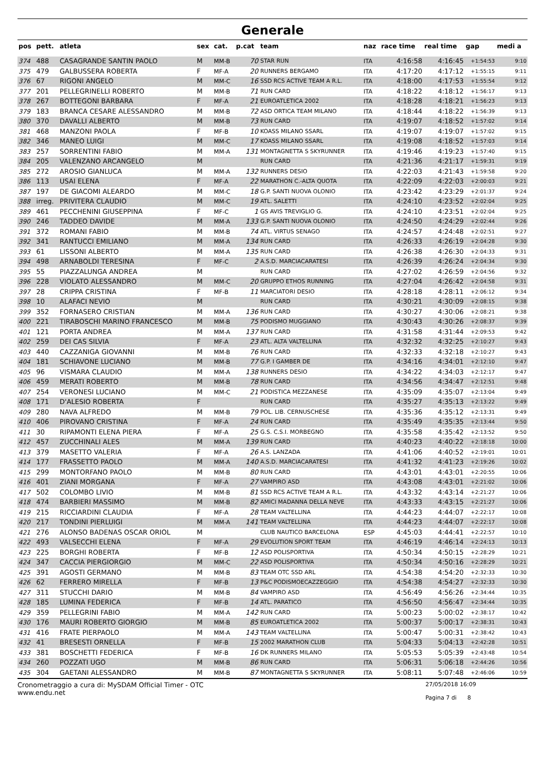Generale
| pos | pett. | atleta | sex | cat. | p.cat | team | naz | race time | real time | gap | medi a |
| --- | --- | --- | --- | --- | --- | --- | --- | --- | --- | --- | --- |
| 374 | 488 | CASAGRANDE SANTIN PAOLO | M | MM-B | 70 | STAR RUN | ITA | 4:16:58 | 4:16:45 | +1:54:53 | 9:10 |
| 375 | 479 | GALBUSSERA ROBERTA | F | MF-A | 20 | RUNNERS BERGAMO | ITA | 4:17:20 | 4:17:12 | +1:55:15 | 9:11 |
| 376 | 67 | RIGONI ANGELO | M | MM-C | 16 | SSD RCS ACTIVE TEAM A R.L. | ITA | 4:18:00 | 4:17:53 | +1:55:54 | 9:12 |
| 377 | 201 | PELLEGRINELLI ROBERTO | M | MM-B | 71 | RUN CARD | ITA | 4:18:22 | 4:18:12 | +1:56:17 | 9:13 |
| 378 | 267 | BOTTEGONI BARBARA | F | MF-A | 21 | EUROATLETICA 2002 | ITA | 4:18:28 | 4:18:21 | +1:56:23 | 9:13 |
| 379 | 183 | BRANCA CESARE ALESSANDRO | M | MM-B | 72 | ASD ORTICA TEAM MILANO | ITA | 4:18:44 | 4:18:22 | +1:56:39 | 9:13 |
| 380 | 370 | DAVALLI ALBERTO | M | MM-B | 73 | RUN CARD | ITA | 4:19:07 | 4:18:52 | +1:57:02 | 9:14 |
| 381 | 468 | MANZONI PAOLA | F | MF-B | 10 | KOASS MILANO SSARL | ITA | 4:19:07 | 4:19:07 | +1:57:02 | 9:15 |
| 382 | 346 | MANEO LUIGI | M | MM-C | 17 | KOASS MILANO SSARL | ITA | 4:19:08 | 4:18:52 | +1:57:03 | 9:14 |
| 383 | 257 | SORRENTINI FABIO | M | MM-A | 131 | MONTAGNETTA S SKYRUNNER | ITA | 4:19:46 | 4:19:23 | +1:57:40 | 9:15 |
| 384 | 205 | VALENZANO ARCANGELO | M | | | RUN CARD | ITA | 4:21:36 | 4:21:17 | +1:59:31 | 9:19 |
| 385 | 272 | AROSIO GIANLUCA | M | MM-A | 132 | RUNNERS DESIO | ITA | 4:22:03 | 4:21:43 | +1:59:58 | 9:20 |
| 386 | 113 | USAI ELENA | F | MF-A | 22 | MARATHON C.-ALTA QUOTA | ITA | 4:22:09 | 4:22:03 | +2:00:03 | 9:21 |
| 387 | 197 | DE GIACOMI ALEARDO | M | MM-C | 18 | G.P. SANTI NUOVA OLONIO | ITA | 4:23:42 | 4:23:29 | +2:01:37 | 9:24 |
| 388 | irreg. | PRIVITERA CLAUDIO | M | MM-C | 19 | ATL. SALETTI | ITA | 4:24:10 | 4:23:52 | +2:02:04 | 9:25 |
| 389 | 461 | PECCHENINI GIUSEPPINA | F | MF-C | 1 | GS AVIS TREVIGLIO G. | ITA | 4:24:10 | 4:23:51 | +2:02:04 | 9:25 |
| 390 | 246 | TADDEO DAVIDE | M | MM-A | 133 | G.P. SANTI NUOVA OLONIO | ITA | 4:24:50 | 4:24:29 | +2:02:44 | 9:26 |
| 391 | 372 | ROMANI FABIO | M | MM-B | 74 | ATL. VIRTUS SENAGO | ITA | 4:24:57 | 4:24:48 | +2:02:51 | 9:27 |
| 392 | 341 | RANTUCCI EMILIANO | M | MM-A | 134 | RUN CARD | ITA | 4:26:33 | 4:26:19 | +2:04:28 | 9:30 |
| 393 | 61 | LISSONI ALBERTO | M | MM-A | 135 | RUN CARD | ITA | 4:26:38 | 4:26:30 | +2:04:33 | 9:31 |
| 394 | 498 | ARNABOLDI TERESINA | F | MF-C | 2 | A.S.D. MARCIACARATESI | ITA | 4:26:39 | 4:26:24 | +2:04:34 | 9:30 |
| 395 | 55 | PIAZZALUNGA ANDREA | M | | | RUN CARD | ITA | 4:27:02 | 4:26:59 | +2:04:56 | 9:32 |
| 396 | 228 | VIOLATO ALESSANDRO | M | MM-C | 20 | GRUPPO ETHOS RUNNING | ITA | 4:27:04 | 4:26:42 | +2:04:58 | 9:31 |
| 397 | 28 | CRIPPA CRISTINA | F | MF-B | 11 | MARCIATORI DESIO | ITA | 4:28:18 | 4:28:11 | +2:06:12 | 9:34 |
| 398 | 10 | ALAFACI NEVIO | M | | | RUN CARD | ITA | 4:30:21 | 4:30:09 | +2:08:15 | 9:38 |
| 399 | 352 | FORNASERO CRISTIAN | M | MM-A | 136 | RUN CARD | ITA | 4:30:27 | 4:30:06 | +2:08:21 | 9:38 |
| 400 | 221 | TIRABOSCHI MARINO FRANCESCO | M | MM-B | 75 | PODISMO MUGGIANO | ITA | 4:30:43 | 4:30:26 | +2:08:37 | 9:39 |
| 401 | 121 | PORTA ANDREA | M | MM-A | 137 | RUN CARD | ITA | 4:31:58 | 4:31:44 | +2:09:53 | 9:42 |
| 402 | 259 | DEI CAS SILVIA | F | MF-A | 23 | ATL. ALTA VALTELLINA | ITA | 4:32:32 | 4:32:25 | +2:10:27 | 9:43 |
| 403 | 440 | CAZZANIGA GIOVANNI | M | MM-B | 76 | RUN CARD | ITA | 4:32:33 | 4:32:18 | +2:10:27 | 9:43 |
| 404 | 181 | SCHIAVONE LUCIANO | M | MM-B | 77 | G.P. I GAMBER DE | ITA | 4:34:16 | 4:34:01 | +2:12:10 | 9:47 |
| 405 | 96 | VISMARA CLAUDIO | M | MM-A | 138 | RUNNERS DESIO | ITA | 4:34:22 | 4:34:03 | +2:12:17 | 9:47 |
| 406 | 459 | MERATI ROBERTO | M | MM-B | 78 | RUN CARD | ITA | 4:34:56 | 4:34:47 | +2:12:51 | 9:48 |
| 407 | 254 | VERONESI LUCIANO | M | MM-C | 21 | PODISTICA MEZZANESE | ITA | 4:35:09 | 4:35:07 | +2:13:04 | 9:49 |
| 408 | 171 | D'ALESIO ROBERTA | F | | | RUN CARD | ITA | 4:35:27 | 4:35:13 | +2:13:22 | 9:49 |
| 409 | 280 | NAVA ALFREDO | M | MM-B | 79 | POL. LIB. CERNUSCHESE | ITA | 4:35:36 | 4:35:12 | +2:13:31 | 9:49 |
| 410 | 406 | PIROVANO CRISTINA | F | MF-A | 24 | RUN CARD | ITA | 4:35:49 | 4:35:35 | +2:13:44 | 9:50 |
| 411 | 30 | RIPAMONTI ELENA PIERA | F | MF-A | 25 | G.S. C.S.I. MORBEGNO | ITA | 4:35:58 | 4:35:42 | +2:13:52 | 9:50 |
| 412 | 457 | ZUCCHINALI ALES | M | MM-A | 139 | RUN CARD | ITA | 4:40:23 | 4:40:22 | +2:18:18 | 10:00 |
| 413 | 379 | MASETTO VALERIA | F | MF-A | 26 | A.S. LANZADA | ITA | 4:41:06 | 4:40:52 | +2:19:01 | 10:01 |
| 414 | 177 | FRASSETTO PAOLO | M | MM-A | 140 | A.S.D. MARCIACARATESI | ITA | 4:41:32 | 4:41:23 | +2:19:26 | 10:02 |
| 415 | 299 | MONTORFANO PAOLO | M | MM-B | 80 | RUN CARD | ITA | 4:43:01 | 4:43:01 | +2:20:55 | 10:06 |
| 416 | 401 | ZIANI MORGANA | F | MF-A | 27 | VAMPIRO ASD | ITA | 4:43:08 | 4:43:01 | +2:21:02 | 10:06 |
| 417 | 502 | COLOMBO LIVIO | M | MM-B | 81 | SSD RCS ACTIVE TEAM A R.L. | ITA | 4:43:32 | 4:43:14 | +2:21:27 | 10:06 |
| 418 | 474 | BARBIERI MASSIMO | M | MM-B | 82 | AMICI MADANNA DELLA NEVE | ITA | 4:43:33 | 4:43:15 | +2:21:27 | 10:06 |
| 419 | 215 | RICCIARDINI CLAUDIA | F | MF-A | 28 | TEAM VALTELLINA | ITA | 4:44:23 | 4:44:07 | +2:22:17 | 10:08 |
| 420 | 217 | TONDINI PIERLUIGI | M | MM-A | 141 | TEAM VALTELLINA | ITA | 4:44:23 | 4:44:07 | +2:22:17 | 10:08 |
| 421 | 276 | ALONSO BADENAS OSCAR ORIOL | M | | | CLUB NAUTICO BARCELONA | ESP | 4:45:03 | 4:44:41 | +2:22:57 | 10:10 |
| 422 | 493 | VALSECCHI ELENA | F | MF-A | 29 | EVOLUTION SPORT TEAM | ITA | 4:46:19 | 4:46:14 | +2:24:13 | 10:13 |
| 423 | 225 | BORGHI ROBERTA | F | MF-B | 12 | ASD POLISPORTIVA | ITA | 4:50:34 | 4:50:15 | +2:28:29 | 10:21 |
| 424 | 347 | CACCIA PIERGIORGIO | M | MM-C | 22 | ASD POLISPORTIVA | ITA | 4:50:34 | 4:50:16 | +2:28:29 | 10:21 |
| 425 | 391 | AGOSTI GERMANO | M | MM-B | 83 | TEAM OTC SSD ARL | ITA | 4:54:38 | 4:54:20 | +2:32:33 | 10:30 |
| 426 | 62 | FERRERO MIRELLA | F | MF-B | 13 | P&C PODISMOECAZZEGGIO | ITA | 4:54:38 | 4:54:27 | +2:32:33 | 10:30 |
| 427 | 311 | STUCCHI DARIO | M | MM-B | 84 | VAMPIRO ASD | ITA | 4:56:49 | 4:56:26 | +2:34:44 | 10:35 |
| 428 | 185 | LUMINA FEDERICA | F | MF-B | 14 | ATL. PARATICO | ITA | 4:56:50 | 4:56:47 | +2:34:44 | 10:35 |
| 429 | 359 | PELLEGRINI FABIO | M | MM-A | 142 | RUN CARD | ITA | 5:00:23 | 5:00:02 | +2:38:17 | 10:42 |
| 430 | 176 | MAURI ROBERTO GIORGIO | M | MM-B | 85 | EUROATLETICA 2002 | ITA | 5:00:37 | 5:00:17 | +2:38:31 | 10:43 |
| 431 | 416 | FRATE PIERPAOLO | M | MM-A | 143 | TEAM VALTELLINA | ITA | 5:00:47 | 5:00:31 | +2:38:42 | 10:43 |
| 432 | 41 | BRESESTI ORNELLA | F | MF-B | 15 | 2002 MARATHON CLUB | ITA | 5:04:33 | 5:04:13 | +2:42:28 | 10:51 |
| 433 | 381 | BOSCHETTI FEDERICA | F | MF-B | 16 | DK RUNNERS MILANO | ITA | 5:05:53 | 5:05:39 | +2:43:48 | 10:54 |
| 434 | 260 | POZZATI UGO | M | MM-B | 86 | RUN CARD | ITA | 5:06:31 | 5:06:18 | +2:44:26 | 10:56 |
| 435 | 304 | GAETANI ALESSANDRO | M | MM-B | 87 | MONTAGNETTA S SKYRUNNER | ITA | 5:08:11 | 5:07:48 | +2:46:06 | 10:59 |
Cronometraggio a cura di: MySDAM Official Timer - OTC
www.endu.net
27/05/2018 16:09
Pagina 7 di 8